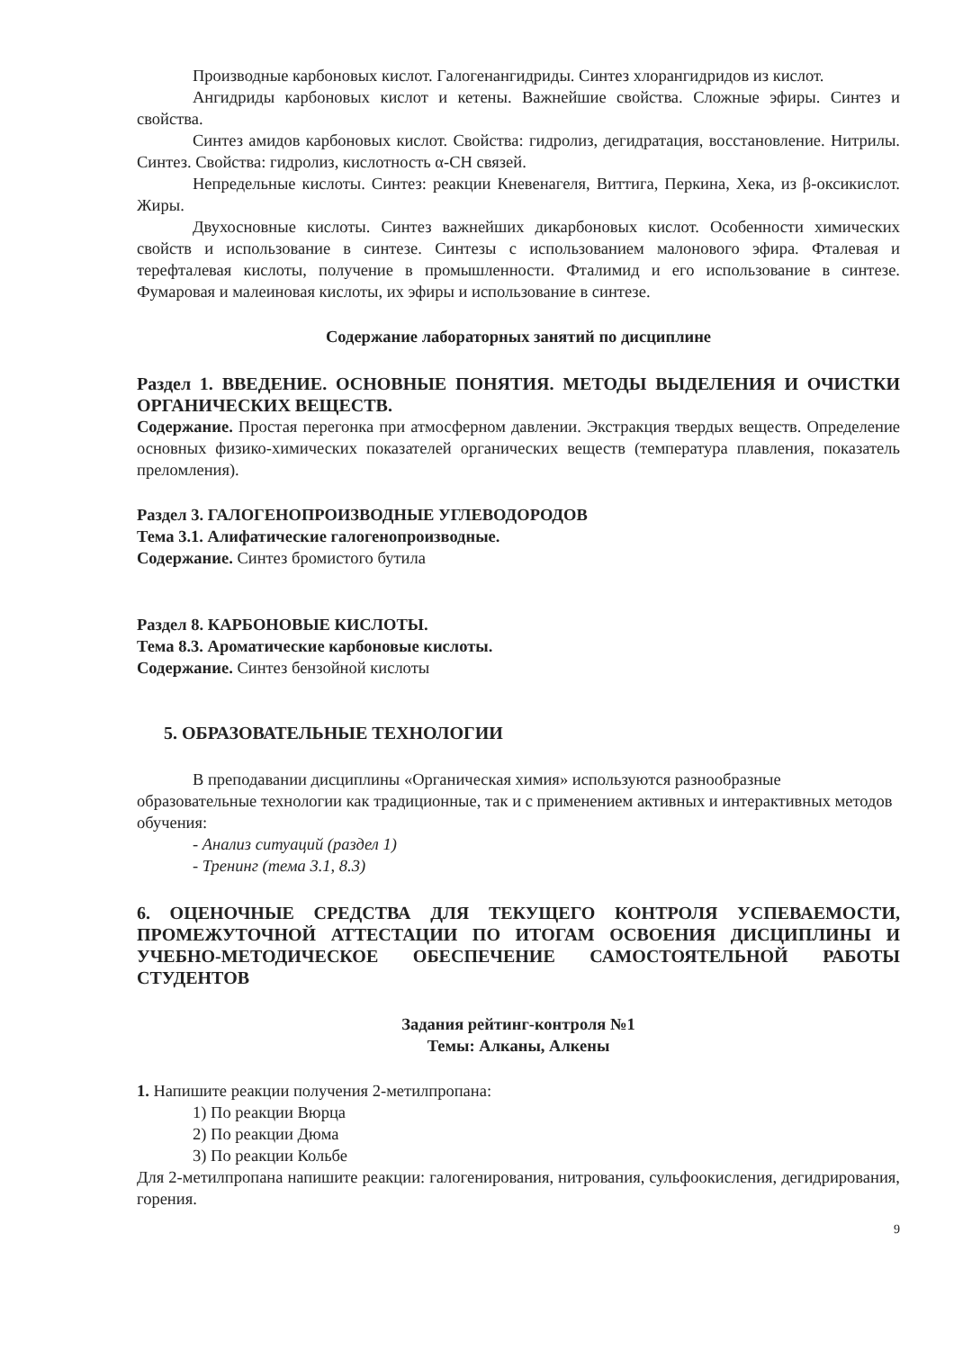Производные карбоновых кислот. Галогенангидриды. Синтез хлорангидридов из кислот.
Ангидриды карбоновых кислот и кетены. Важнейшие свойства. Сложные эфиры. Синтез и свойства.
Синтез амидов карбоновых кислот. Свойства: гидролиз, дегидратация, восстановление. Нитрилы. Синтез. Свойства: гидролиз, кислотность α-CH связей.
Непредельные кислоты. Синтез: реакции Кневенагеля, Виттига, Перкина, Хека, из β-оксикислот. Жиры.
Двухосновные кислоты. Синтез важнейших дикарбоновых кислот. Особенности химических свойств и использование в синтезе. Синтезы с использованием малонового эфира. Фталевая и терефталевая кислоты, получение в промышленности. Фталимид и его использование в синтезе. Фумаровая и малеиновая кислоты, их эфиры и использование в синтезе.
Содержание лабораторных занятий по дисциплине
Раздел 1. ВВЕДЕНИЕ. ОСНОВНЫЕ ПОНЯТИЯ. МЕТОДЫ ВЫДЕЛЕНИЯ И ОЧИСТКИ ОРГАНИЧЕСКИХ ВЕЩЕСТВ.
Содержание. Простая перегонка при атмосферном давлении. Экстракция твердых веществ. Определение основных физико-химических показателей органических веществ (температура плавления, показатель преломления).
Раздел 3. ГАЛОГЕНОПРОИЗВОДНЫЕ УГЛЕВОДОРОДОВ
Тема 3.1. Алифатические галогенопроизводные.
Содержание. Синтез бромистого бутила
Раздел 8. КАРБОНОВЫЕ КИСЛОТЫ.
Тема 8.3. Ароматические карбоновые кислоты.
Содержание. Синтез бензойной кислоты
5. ОБРАЗОВАТЕЛЬНЫЕ ТЕХНОЛОГИИ
В преподавании дисциплины «Органическая химия» используются разнообразные образовательные технологии как традиционные, так и с применением активных и интерактивных методов обучения:
- Анализ ситуаций (раздел 1)
- Тренинг (тема 3.1, 8.3)
6. ОЦЕНОЧНЫЕ СРЕДСТВА ДЛЯ ТЕКУЩЕГО КОНТРОЛЯ УСПЕВАЕМОСТИ, ПРОМЕЖУТОЧНОЙ АТТЕСТАЦИИ ПО ИТОГАМ ОСВОЕНИЯ ДИСЦИПЛИНЫ И УЧЕБНО-МЕТОДИЧЕСКОЕ ОБЕСПЕЧЕНИЕ САМОСТОЯТЕЛЬНОЙ РАБОТЫ СТУДЕНТОВ
Задания рейтинг-контроля №1
Темы: Алканы, Алкены
1. Напишите реакции получения 2-метилпропана:
1) По реакции Вюрца
2) По реакции Дюма
3) По реакции Кольбе
Для 2-метилпропана напишите реакции: галогенирования, нитрования, сульфоокисления, дегидрирования, горения.
9